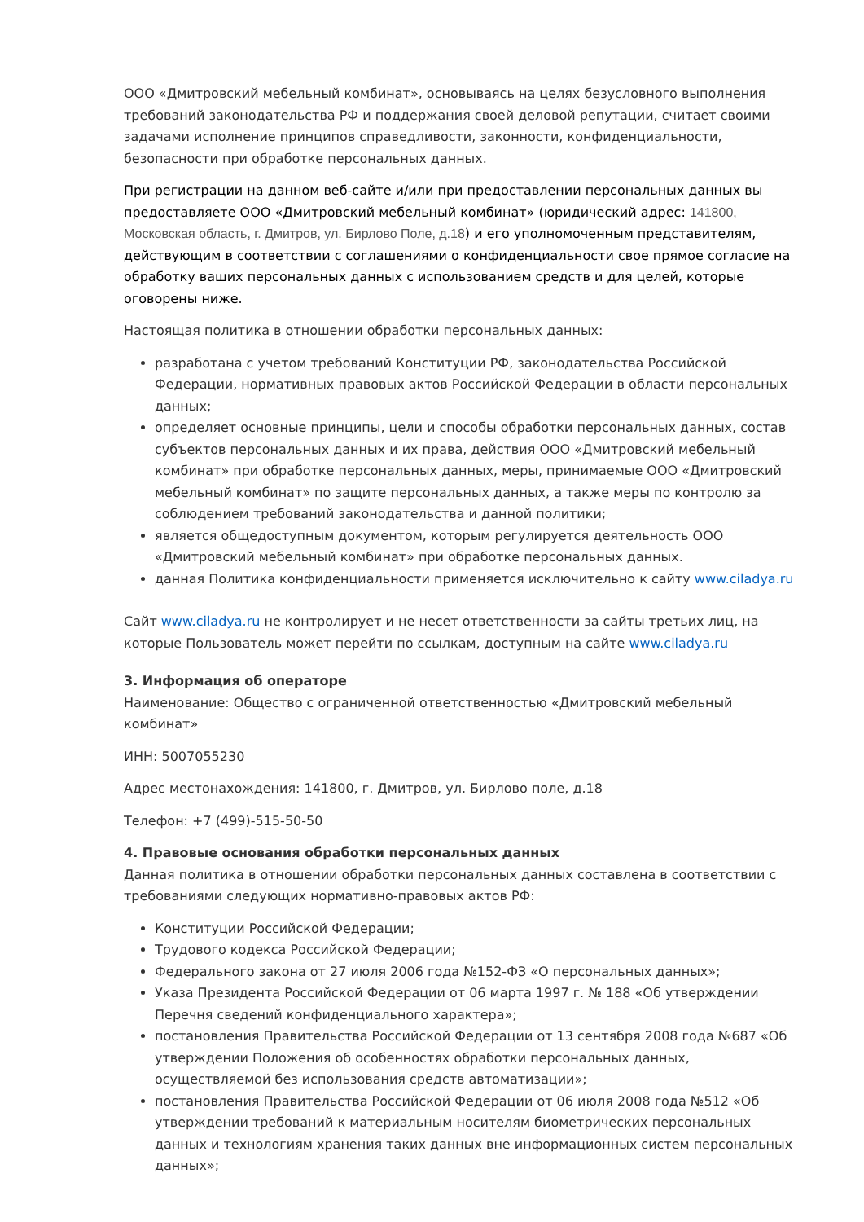ООО «Дмитровский мебельный комбинат», основываясь на целях безусловного выполнения требований законодательства РФ и поддержания своей деловой репутации, считает своими задачами исполнение принципов справедливости, законности, конфиденциальности, безопасности при обработке персональных данных.
При регистрации на данном веб-сайте и/или при предоставлении персональных данных вы предоставляете ООО «Дмитровский мебельный комбинат» (юридический адрес: 141800, Московская область, г. Дмитров, ул. Бирлово Поле, д.18) и его уполномоченным представителям, действующим в соответствии с соглашениями о конфиденциальности свое прямое согласие на обработку ваших персональных данных с использованием средств и для целей, которые оговорены ниже.
Настоящая политика в отношении обработки персональных данных:
разработана с учетом требований Конституции РФ, законодательства Российской Федерации, нормативных правовых актов Российской Федерации в области персональных данных;
определяет основные принципы, цели и способы обработки персональных данных, состав субъектов персональных данных и их права, действия ООО «Дмитровский мебельный комбинат» при обработке персональных данных, меры, принимаемые ООО «Дмитровский мебельный комбинат» по защите персональных данных, а также меры по контролю за соблюдением требований законодательства и данной политики;
является общедоступным документом, которым регулируется деятельность ООО «Дмитровский мебельный комбинат» при обработке персональных данных.
данная Политика конфиденциальности применяется исключительно к сайту www.ciladya.ru
Сайт www.ciladya.ru не контролирует и не несет ответственности за сайты третьих лиц, на которые Пользователь может перейти по ссылкам, доступным на сайте www.ciladya.ru
3. Информация об операторе
Наименование: Общество с ограниченной ответственностью «Дмитровский мебельный комбинат»
ИНН: 5007055230
Адрес местонахождения: 141800, г. Дмитров, ул. Бирлово поле, д.18
Телефон: +7 (499)-515-50-50
4. Правовые основания обработки персональных данных
Данная политика в отношении обработки персональных данных составлена в соответствии с требованиями следующих нормативно-правовых актов РФ:
Конституции Российской Федерации;
Трудового кодекса Российской Федерации;
Федерального закона от 27 июля 2006 года №152-ФЗ «О персональных данных»;
Указа Президента Российской Федерации от 06 марта 1997 г. № 188 «Об утверждении Перечня сведений конфиденциального характера»;
постановления Правительства Российской Федерации от 13 сентября 2008 года №687 «Об утверждении Положения об особенностях обработки персональных данных, осуществляемой без использования средств автоматизации»;
постановления Правительства Российской Федерации от 06 июля 2008 года №512 «Об утверждении требований к материальным носителям биометрических персональных данных и технологиям хранения таких данных вне информационных систем персональных данных»;